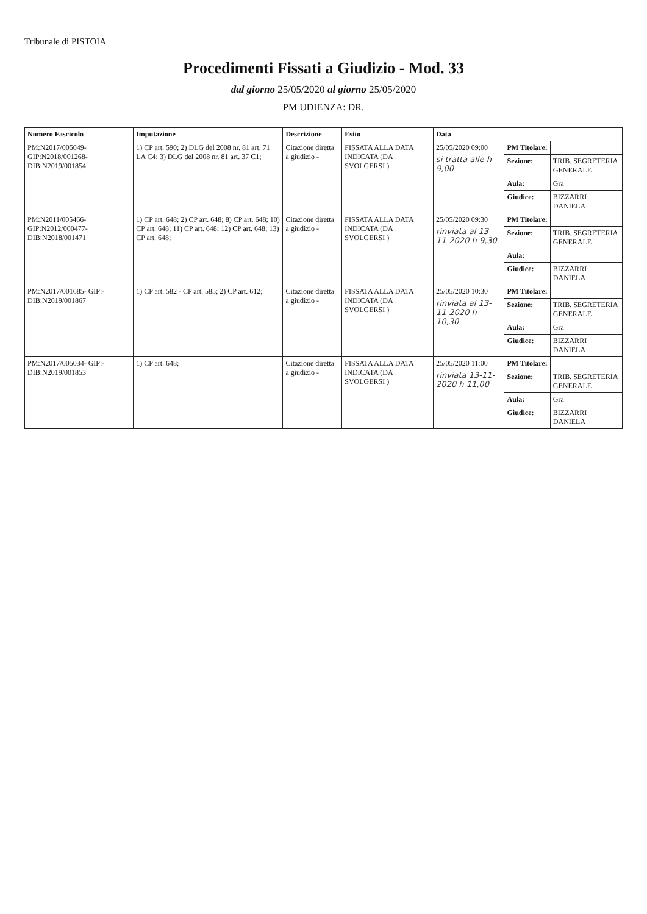Tribunale di PISTOIA
Procedimenti Fissati a Giudizio - Mod. 33
dal giorno 25/05/2020 al giorno 25/05/2020
PM UDIENZA: DR.
| Numero Fascicolo | Imputazione | Descrizione | Esito | Data | | |
| --- | --- | --- | --- | --- | --- | --- |
| PM:N2017/005049-GIP:N2018/001268-DIB:N2019/001854 | 1) CP art. 590; 2) DLG del 2008 nr. 81 art. 71 LA C4; 3) DLG del 2008 nr. 81 art. 37 C1; | Citazione diretta a giudizio - | FISSATA ALLA DATA INDICATA (DA SVOLGERSI ) | 25/05/2020 09:00 si tratta alle h 9,00 | PM Titolare: | |
| | | | | | Sezione: | TRIB. SEGRETERIA GENERALE |
| | | | | | Aula: | Gra |
| | | | | | Giudice: | BIZZARRI DANIELA |
| PM:N2011/005466-GIP:N2012/000477-DIB:N2018/001471 | 1) CP art. 648; 2) CP art. 648; 8) CP art. 648; 10) CP art. 648; 11) CP art. 648; 12) CP art. 648; 13) CP art. 648; | Citazione diretta a giudizio - | FISSATA ALLA DATA INDICATA (DA SVOLGERSI ) | 25/05/2020 09:30 rinviata al 13-11-2020 h 9,30 | PM Titolare: | |
| | | | | | Sezione: | TRIB. SEGRETERIA GENERALE |
| | | | | | Aula: | |
| | | | | | Giudice: | BIZZARRI DANIELA |
| PM:N2017/001685- GIP:-DIB:N2019/001867 | 1) CP art. 582 - CP art. 585; 2) CP art. 612; | Citazione diretta a giudizio - | FISSATA ALLA DATA INDICATA (DA SVOLGERSI ) | 25/05/2020 10:30 rinviata al 13-11-2020 h 10,30 | PM Titolare: | |
| | | | | | Sezione: | TRIB. SEGRETERIA GENERALE |
| | | | | | Aula: | Gra |
| | | | | | Giudice: | BIZZARRI DANIELA |
| PM:N2017/005034- GIP:-DIB:N2019/001853 | 1) CP art. 648; | Citazione diretta a giudizio - | FISSATA ALLA DATA INDICATA (DA SVOLGERSI ) | 25/05/2020 11:00 rinviata 13-11-2020 h 11,00 | PM Titolare: | |
| | | | | | Sezione: | TRIB. SEGRETERIA GENERALE |
| | | | | | Aula: | Gra |
| | | | | | Giudice: | BIZZARRI DANIELA |